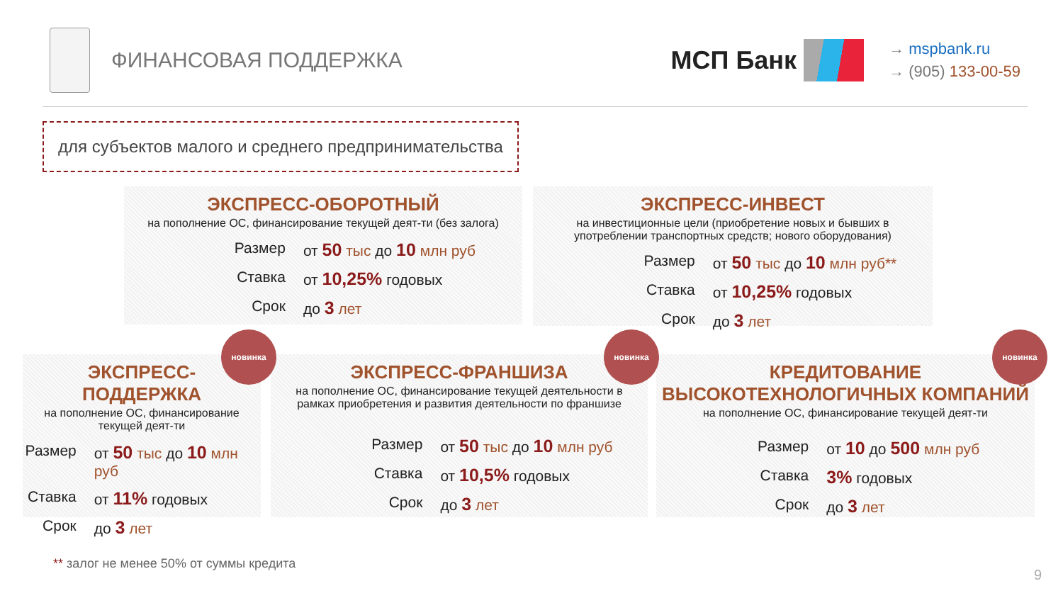ФИНАНСОВАЯ ПОДДЕРЖКА
МСП Банк
→ mspbank.ru
→ (905) 133-00-59
для субъектов малого и среднего предпринимательства
ЭКСПРЕСС-ОБОРОТНЫЙ
на пополнение ОС, финансирование текущей деят-ти (без залога)
Размер
от 50 тыс до 10 млн руб
Ставка
от 10,25% годовых
Срок
до 3 лет
ЭКСПРЕСС-ИНВЕСТ
на инвестиционные цели (приобретение новых и бывших в употреблении транспортных средств; нового оборудования)
Размер
от 50 тыс до 10 млн руб**
Ставка
от 10,25% годовых
Срок
до 3 лет
ЭКСПРЕСС-
ПОДДЕРЖКА
на пополнение ОС, финансирование текущей деят-ти
Размер
от 50 тыс до 10 млн руб
Ставка
от 11% годовых
Срок
до 3 лет
ЭКСПРЕСС-ФРАНШИЗА
на пополнение ОС, финансирование текущей деятельности в рамках приобретения и развития деятельности по франшизе
Размер
от 50 тыс до 10 млн руб
Ставка
от 10,5% годовых
Срок
до 3 лет
КРЕДИТОВАНИЕ
ВЫСОКОТЕХНОЛОГИЧНЫХ КОМПАНИЙ
на пополнение ОС, финансирование текущей деят-ти
Размер
от 10 до 500 млн руб
Ставка
3% годовых
Срок
до 3 лет
новинка новинка новинка
** залог не менее 50% от суммы кредита
9